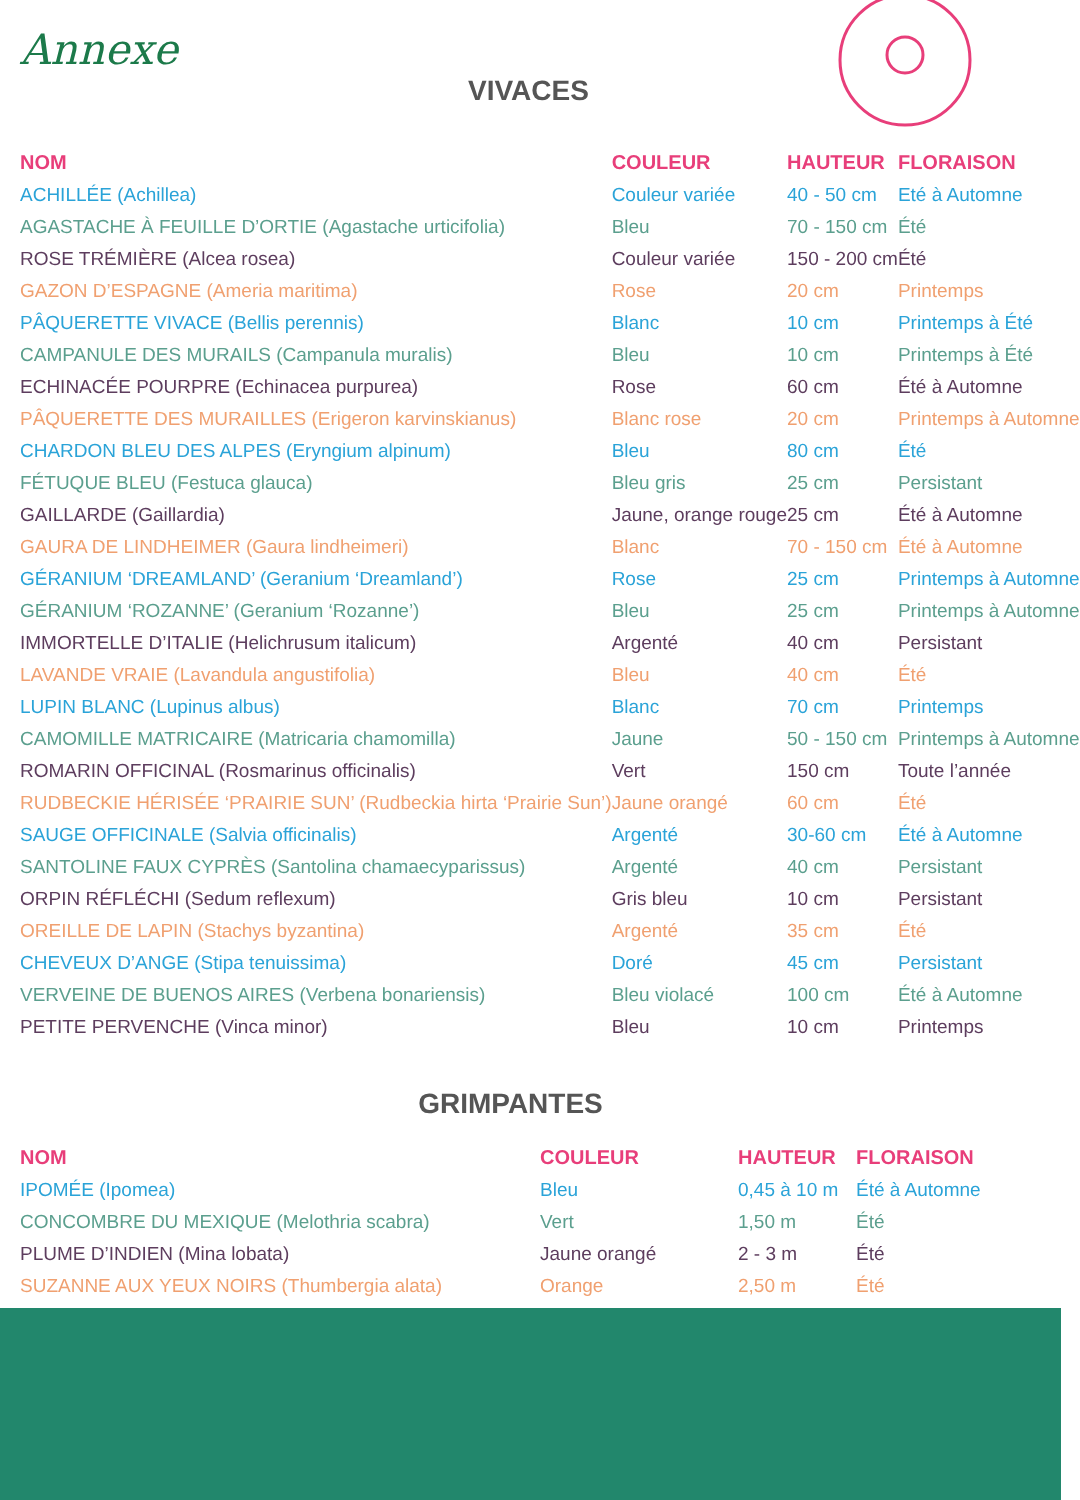Annexe
VIVACES
| NOM | COULEUR | HAUTEUR | FLORAISON |
| --- | --- | --- | --- |
| ACHILLÉE (Achillea) | Couleur variée | 40 - 50 cm | Eté à Automne |
| AGASTACHE À FEUILLE D’ORTIE (Agastache urticifolia) | Bleu | 70 - 150 cm | Été |
| ROSE TRÉMIÈRE (Alcea rosea) | Couleur variée | 150 - 200 cm | Été |
| GAZON D’ESPAGNE (Ameria maritima) | Rose | 20 cm | Printemps |
| PÂQUERETTE VIVACE (Bellis perennis) | Blanc | 10 cm | Printemps à Été |
| CAMPANULE DES MURAILS (Campanula muralis) | Bleu | 10 cm | Printemps à Été |
| ECHINACÉE POURPRE (Echinacea purpurea) | Rose | 60 cm | Été à Automne |
| PÂQUERETTE DES MURAILLES (Erigeron karvinskianus) | Blanc rose | 20 cm | Printemps à Automne |
| CHARDON BLEU DES ALPES (Eryngium alpinum) | Bleu | 80 cm | Été |
| FÉTUQUE BLEU (Festuca glauca) | Bleu gris | 25 cm | Persistant |
| GAILLARDE (Gaillardia) | Jaune, orange rouge | 25 cm | Été à Automne |
| GAURA DE LINDHEIMER (Gaura lindheimeri) | Blanc | 70 - 150 cm | Été à Automne |
| GÉRANIUM ‘DREAMLAND’ (Geranium ‘Dreamland’) | Rose | 25 cm | Printemps à Automne |
| GÉRANIUM ‘ROZANNE’ (Geranium ‘Rozanne’) | Bleu | 25 cm | Printemps à Automne |
| IMMORTELLE D’ITALIE (Helichrusum italicum) | Argenté | 40 cm | Persistant |
| LAVANDE VRAIE (Lavandula angustifolia) | Bleu | 40 cm | Été |
| LUPIN BLANC (Lupinus albus) | Blanc | 70 cm | Printemps |
| CAMOMILLE MATRICAIRE (Matricaria chamomilla) | Jaune | 50 - 150 cm | Printemps à Automne |
| ROMARIN OFFICINAL (Rosmarinus officinalis) | Vert | 150 cm | Toute l’année |
| RUDBECKIE HÉRISÉE ‘PRAIRIE SUN’ (Rudbeckia hirta ‘Prairie Sun’) | Jaune orangé | 60 cm | Été |
| SAUGE OFFICINALE (Salvia officinalis) | Argenté | 30-60 cm | Été à Automne |
| SANTOLINE FAUX CYPRÈS (Santolina chamaecyparissus) | Argenté | 40 cm | Persistant |
| ORPIN RÉFLÉCHI (Sedum reflexum) | Gris bleu | 10 cm | Persistant |
| OREILLE DE LAPIN (Stachys byzantina) | Argenté | 35 cm | Été |
| CHEVEUX D’ANGE (Stipa tenuissima) | Doré | 45 cm | Persistant |
| VERVEINE DE BUENOS AIRES (Verbena bonariensis) | Bleu violacé | 100 cm | Été à Automne |
| PETITE PERVENCHE (Vinca minor) | Bleu | 10 cm | Printemps |
GRIMPANTES
| NOM | COULEUR | HAUTEUR | FLORAISON |
| --- | --- | --- | --- |
| IPOMÉE (Ipomea) | Bleu | 0,45 à 10 m | Été à Automne |
| CONCOMBRE DU MEXIQUE (Melothria scabra) | Vert | 1,50 m | Été |
| PLUME D’INDIEN (Mina lobata) | Jaune orangé | 2 - 3 m | Été |
| SUZANNE AUX YEUX NOIRS (Thumbergia alata) | Orange | 2,50 m | Été |